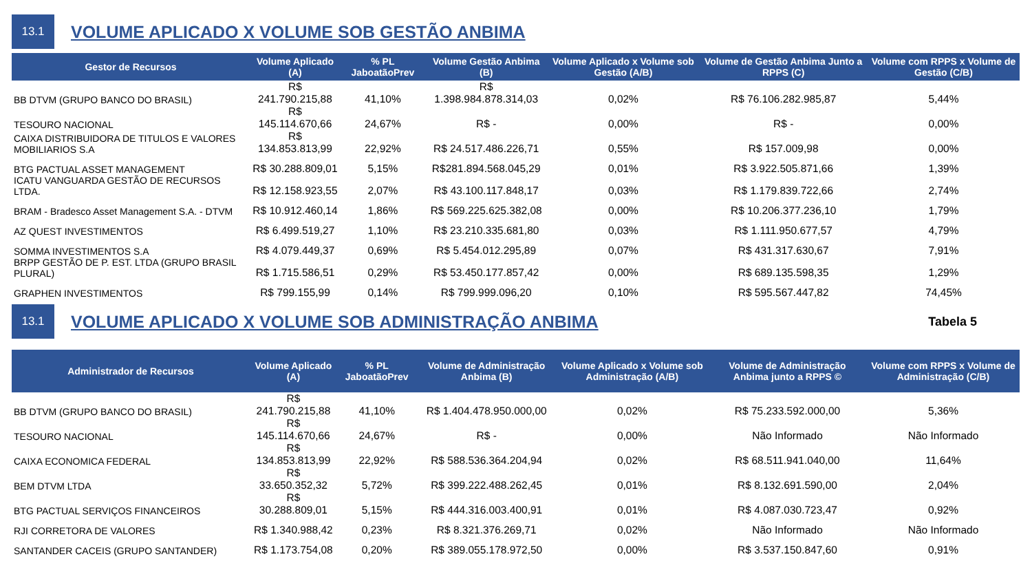13.1
VOLUME APLICADO X VOLUME SOB GESTÃO ANBIMA
| Gestor de Recursos | Volume Aplicado (A) | % PL JaboatãoPrev | Volume Gestão Anbima (B) | Volume Aplicado x Volume sob Gestão (A/B) | Volume de Gestão Anbima Junto a RPPS (C) | Volume com RPPS x Volume de Gestão (C/B) |
| --- | --- | --- | --- | --- | --- | --- |
| BB DTVM (GRUPO BANCO DO BRASIL) | R$ 241.790.215,88 | 41,10% | R$ 1.398.984.878.314,03 | 0,02% | R$ 76.106.282.985,87 | 5,44% |
| TESOURO NACIONAL | R$ 145.114.670,66 | 24,67% | R$ - | 0,00% | R$ - | 0,00% |
| CAIXA DISTRIBUIDORA DE TITULOS E VALORES MOBILIARIOS S.A | R$ 134.853.813,99 | 22,92% | R$ 24.517.486.226,71 | 0,55% | R$ 157.009,98 | 0,00% |
| BTG PACTUAL ASSET MANAGEMENT | R$ 30.288.809,01 | 5,15% | R$281.894.568.045,29 | 0,01% | R$ 3.922.505.871,66 | 1,39% |
| ICATU VANGUARDA GESTÃO DE RECURSOS LTDA. | R$ 12.158.923,55 | 2,07% | R$ 43.100.117.848,17 | 0,03% | R$ 1.179.839.722,66 | 2,74% |
| BRAM - Bradesco Asset Management S.A. - DTVM | R$ 10.912.460,14 | 1,86% | R$ 569.225.625.382,08 | 0,00% | R$ 10.206.377.236,10 | 1,79% |
| AZ QUEST INVESTIMENTOS | R$ 6.499.519,27 | 1,10% | R$ 23.210.335.681,80 | 0,03% | R$ 1.111.950.677,57 | 4,79% |
| SOMMA INVESTIMENTOS S.A | R$ 4.079.449,37 | 0,69% | R$ 5.454.012.295,89 | 0,07% | R$ 431.317.630,67 | 7,91% |
| BRPP GESTÃO DE P. EST. LTDA (GRUPO BRASIL PLURAL) | R$ 1.715.586,51 | 0,29% | R$ 53.450.177.857,42 | 0,00% | R$ 689.135.598,35 | 1,29% |
| GRAPHEN INVESTIMENTOS | R$ 799.155,99 | 0,14% | R$ 799.999.096,20 | 0,10% | R$ 595.567.447,82 | 74,45% |
13.1
VOLUME APLICADO X VOLUME SOB ADMINISTRAÇÃO ANBIMA
Tabela 5
| Administrador de Recursos | Volume Aplicado (A) | % PL JaboatãoPrev | Volume de Administração Anbima (B) | Volume Aplicado x Volume sob Administração (A/B) | Volume de Administração Anbima junto a RPPS © | Volume com RPPS x Volume de Administração (C/B) |
| --- | --- | --- | --- | --- | --- | --- |
| BB DTVM (GRUPO BANCO DO BRASIL) | R$ 241.790.215,88 | 41,10% | R$ 1.404.478.950.000,00 | 0,02% | R$ 75.233.592.000,00 | 5,36% |
| TESOURO NACIONAL | R$ 145.114.670,66 | 24,67% | R$ - | 0,00% | Não Informado | Não Informado |
| CAIXA ECONOMICA FEDERAL | R$ 134.853.813,99 | 22,92% | R$ 588.536.364.204,94 | 0,02% | R$ 68.511.941.040,00 | 11,64% |
| BEM DTVM LTDA | R$ 33.650.352,32 | 5,72% | R$ 399.222.488.262,45 | 0,01% | R$ 8.132.691.590,00 | 2,04% |
| BTG PACTUAL SERVIÇOS FINANCEIROS | R$ 30.288.809,01 | 5,15% | R$ 444.316.003.400,91 | 0,01% | R$ 4.087.030.723,47 | 0,92% |
| RJI CORRETORA DE VALORES | R$ 1.340.988,42 | 0,23% | R$ 8.321.376.269,71 | 0,02% | Não Informado | Não Informado |
| SANTANDER CACEIS (GRUPO SANTANDER) | R$ 1.173.754,08 | 0,20% | R$ 389.055.178.972,50 | 0,00% | R$ 3.537.150.847,60 | 0,91% |